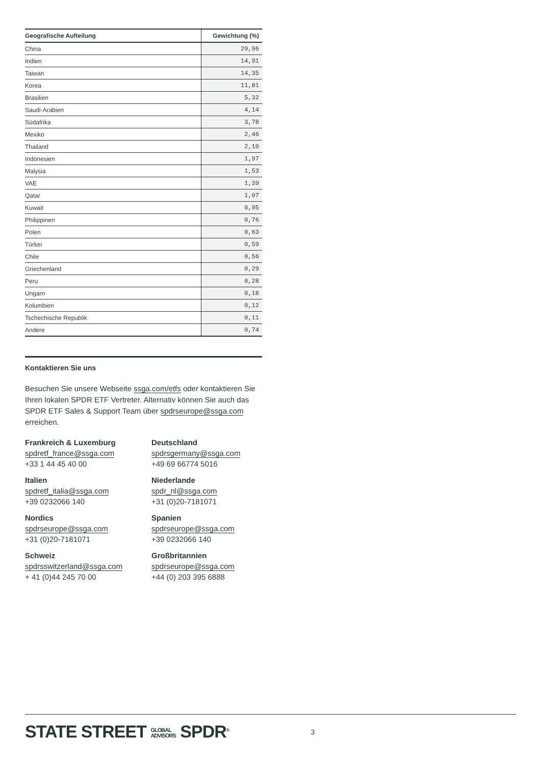| Geografische Aufteilung | Gewichtung (%) |
| --- | --- |
| China | 29,96 |
| Indien | 14,91 |
| Taiwan | 14,35 |
| Korea | 11,81 |
| Brasilien | 5,32 |
| Saudi-Arabien | 4,14 |
| Südafrika | 3,78 |
| Mexiko | 2,46 |
| Thailand | 2,10 |
| Indonesien | 1,97 |
| Malysia | 1,53 |
| VAE | 1,39 |
| Qatar | 1,07 |
| Kuwait | 0,95 |
| Philippinen | 0,76 |
| Polen | 0,63 |
| Türkei | 0,59 |
| Chile | 0,56 |
| Griechenland | 0,29 |
| Peru | 0,28 |
| Ungarn | 0,18 |
| Kolumbien | 0,12 |
| Tschechische Republik | 0,11 |
| Andere | 0,74 |
Kontaktieren Sie uns
Besuchen Sie unsere Webseite ssga.com/etfs oder kontaktieren Sie Ihren lokalen SPDR ETF Vertreter. Alternativ können Sie auch das SPDR ETF Sales & Support Team über spdrseurope@ssga.com erreichen.
Frankreich & Luxemburg
spdretf_france@ssga.com
+33 1 44 45 40 00
Deutschland
spdrsgermany@ssga.com
+49 69 66774 5016
Italien
spdretf_italia@ssga.com
+39 0232066 140
Niederlande
spdr_nl@ssga.com
+31 (0)20-7181071
Nordics
spdrseurope@ssga.com
+31 (0)20-7181071
Spanien
spdrseurope@ssga.com
+39 0232066 140
Schweiz
spdrsswitzerland@ssga.com
+ 41 (0)44 245 70 00
Großbritannien
spdrseurope@ssga.com
+44 (0) 203 395 6888
STATE STREET GLOBAL
ADVISORS SPDR<sup>®</sup> 3